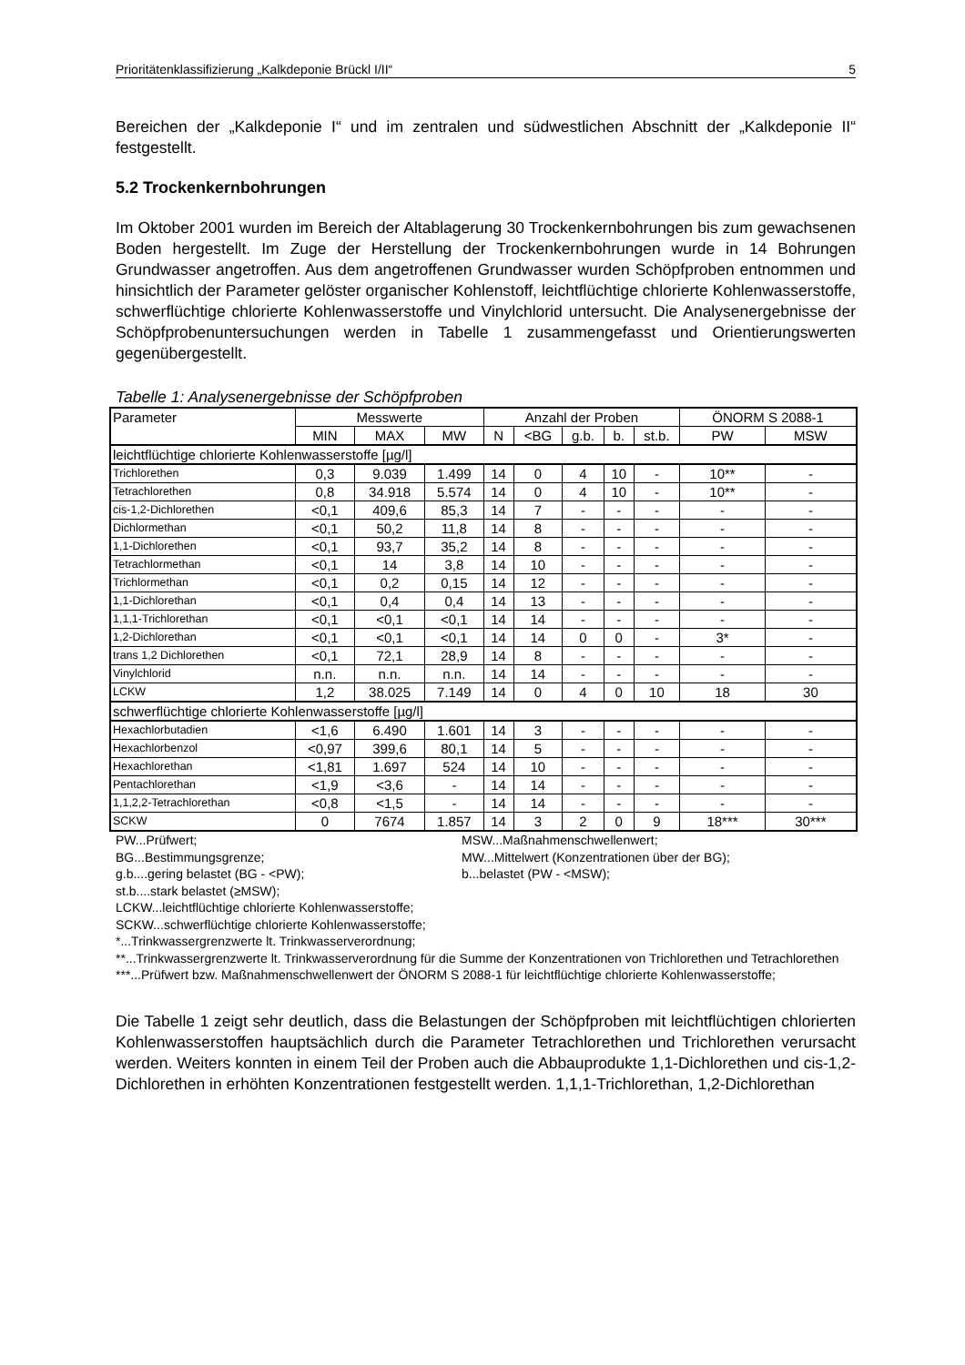Prioritätenklassifizierung „Kalkdeponie Brückl I/II“5
Bereichen der „Kalkdeponie I“ und im zentralen und südwestlichen Abschnitt der „Kalkdeponie II“ festgestellt.
5.2 Trockenkernbohrungen
Im Oktober 2001 wurden im Bereich der Altablagerung 30 Trockenkernbohrungen bis zum gewachsenen Boden hergestellt. Im Zuge der Herstellung der Trockenkernbohrungen wurde in 14 Bohrungen Grundwasser angetroffen. Aus dem angetroffenen Grundwasser wurden Schöpfproben entnommen und hinsichtlich der Parameter gelöster organischer Kohlenstoff, leichtflüchtige chlorierte Kohlenwasserstoffe, schwerflüchtige chlorierte Kohlenwasserstoffe und Vinylchlorid untersucht. Die Analysenergebnisse der Schöpfprobenuntersuchungen werden in Tabelle 1 zusammengefasst und Orientierungswerten gegenübergestellt.
Tabelle 1: Analysenergebnisse der Schöpfproben
| Parameter | Messwerte | | | Anzahl der Proben | | | | | ÖNORM S 2088-1 | |
| --- | --- | --- | --- | --- | --- | --- | --- | --- | --- | --- |
| | MIN | MAX | MW | N | <BG | g.b. | b. | st.b. | PW | MSW |
| leichtflüchtige chlorierte Kohlenwasserstoffe [µg/l] | | | | | | | | | | |
| Trichlorethen | 0,3 | 9.039 | 1.499 | 14 | 0 | 4 | 10 | - | 10** | - |
| Tetrachlorethen | 0,8 | 34.918 | 5.574 | 14 | 0 | 4 | 10 | - | 10** | - |
| cis-1,2-Dichlorethen | <0,1 | 409,6 | 85,3 | 14 | 7 | - | - | - | - | - |
| Dichlormethan | <0,1 | 50,2 | 11,8 | 14 | 8 | - | - | - | - | - |
| 1,1-Dichlorethen | <0,1 | 93,7 | 35,2 | 14 | 8 | - | - | - | - | - |
| Tetrachlormethan | <0,1 | 14 | 3,8 | 14 | 10 | - | - | - | - | - |
| Trichlormethan | <0,1 | 0,2 | 0,15 | 14 | 12 | - | - | - | - | - |
| 1,1-Dichlorethan | <0,1 | 0,4 | 0,4 | 14 | 13 | - | - | - | - | - |
| 1,1,1-Trichlorethan | <0,1 | <0,1 | <0,1 | 14 | 14 | - | - | - | - | - |
| 1,2-Dichlorethan | <0,1 | <0,1 | <0,1 | 14 | 14 | 0 | 0 | - | 3* | - |
| trans 1,2 Dichlorethen | <0,1 | 72,1 | 28,9 | 14 | 8 | - | - | - | - | - |
| Vinylchlorid | n.n. | n.n. | n.n. | 14 | 14 | - | - | - | - | - |
| LCKW | 1,2 | 38.025 | 7.149 | 14 | 0 | 4 | 0 | 10 | 18 | 30 |
| schwerflüchtige chlorierte Kohlenwasserstoffe [µg/l] | | | | | | | | | | |
| Hexachlorbutadien | <1,6 | 6.490 | 1.601 | 14 | 3 | - | - | - | - | - |
| Hexachlorbenzol | <0,97 | 399,6 | 80,1 | 14 | 5 | - | - | - | - | - |
| Hexachlorethan | <1,81 | 1.697 | 524 | 14 | 10 | - | - | - | - | - |
| Pentachlorethan | <1,9 | <3,6 | - | 14 | 14 | - | - | - | - | - |
| 1,1,2,2-Tetrachlorethan | <0,8 | <1,5 | - | 14 | 14 | - | - | - | - | - |
| SCKW | 0 | 7674 | 1.857 | 14 | 3 | 2 | 0 | 9 | 18*** | 30*** |
PW...Prüfwert; MSW...Maßnahmenschwellenwert;
BG...Bestimmungsgrenze; MW...Mittelwert (Konzentrationen über der BG);
g.b....gering belastet (BG - <PW); b...belastet (PW - <MSW);
st.b....stark belastet (≥MSW);
LCKW...leichtflüchtige chlorierte Kohlenwasserstoffe;
SCKW...schwerflüchtige chlorierte Kohlenwasserstoffe;
*...Trinkwassergrenzwerte lt. Trinkwasserverordnung;
**...Trinkwassergrenzwerte lt. Trinkwasserverordnung für die Summe der Konzentrationen von Trichlorethen und Tetrachlorethen
***...Prüfwert bzw. Maßnahmenschwellenwert der ÖNORM S 2088-1 für leichtflüchtige chlorierte Kohlenwasserstoffe;
Die Tabelle 1 zeigt sehr deutlich, dass die Belastungen der Schöpfproben mit leichtflüchtigen chlorierten Kohlenwasserstoffen hauptsächlich durch die Parameter Tetrachlorethen und Trichlorethen verursacht werden. Weiters konnten in einem Teil der Proben auch die Abbauprodukte 1,1-Dichlorethen und cis-1,2-Dichlorethen in erhöhten Konzentrationen festgestellt werden. 1,1,1-Trichlorethan, 1,2-Dichlorethan